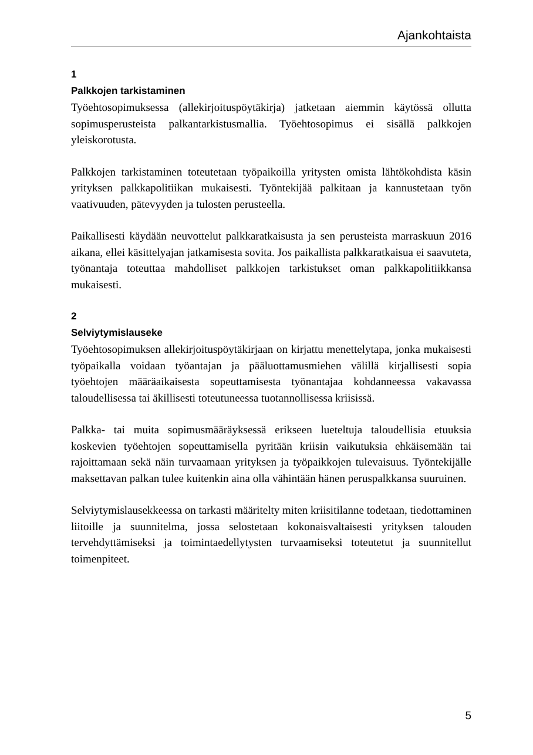Ajankohtaista
1
Palkkojen tarkistaminen
Työehtosopimuksessa (allekirjoituspöytäkirja) jatketaan aiemmin käytössä ollutta sopimusperusteista palkantarkistusmallia. Työehtosopimus ei sisällä palkkojen yleiskorotusta.
Palkkojen tarkistaminen toteutetaan työpaikoilla yritysten omista lähtökohdista käsin yrityksen palkkapolitiikan mukaisesti. Työntekijää palkitaan ja kannustetaan työn vaativuuden, pätevyyden ja tulosten perusteella.
Paikallisesti käydään neuvottelut palkkaratkaisusta ja sen perusteista marraskuun 2016 aikana, ellei käsittelyajan jatkamisesta sovita. Jos paikallista palkkaratkaisua ei saavuteta, työnantaja toteuttaa mahdolliset palkkojen tarkistukset oman palkkapolitiikkansa mukaisesti.
2
Selviytymislauseke
Työehtosopimuksen allekirjoituspöytäkirjaan on kirjattu menettelytapa, jonka mukaisesti työpaikalla voidaan työantajan ja pääluottamusmiehen välillä kirjallisesti sopia työehtojen määräaikaisesta sopeuttamisesta työnantajaa kohdanneessa vakavassa taloudellisessa tai äkillisesti toteutuneessa tuotannollisessa kriisissä.
Palkka- tai muita sopimusmääräyksessä erikseen lueteltuja taloudellisia etuuksia koskevien työehtojen sopeuttamisella pyritään kriisin vaikutuksia ehkäisemään tai rajoittamaan sekä näin turvaamaan yrityksen ja työpaikkojen tulevaisuus. Työntekijälle maksettavan palkan tulee kuitenkin aina olla vähintään hänen peruspalkkansa suuruinen.
Selviytymislausekkeessa on tarkasti määritelty miten kriisitilanne todetaan, tiedottaminen liitoille ja suunnitelma, jossa selostetaan kokonaisvaltaisesti yrityksen talouden tervehdyttämiseksi ja toimintaedellytysten turvaamiseksi toteutetut ja suunnitellut toimenpiteet.
5